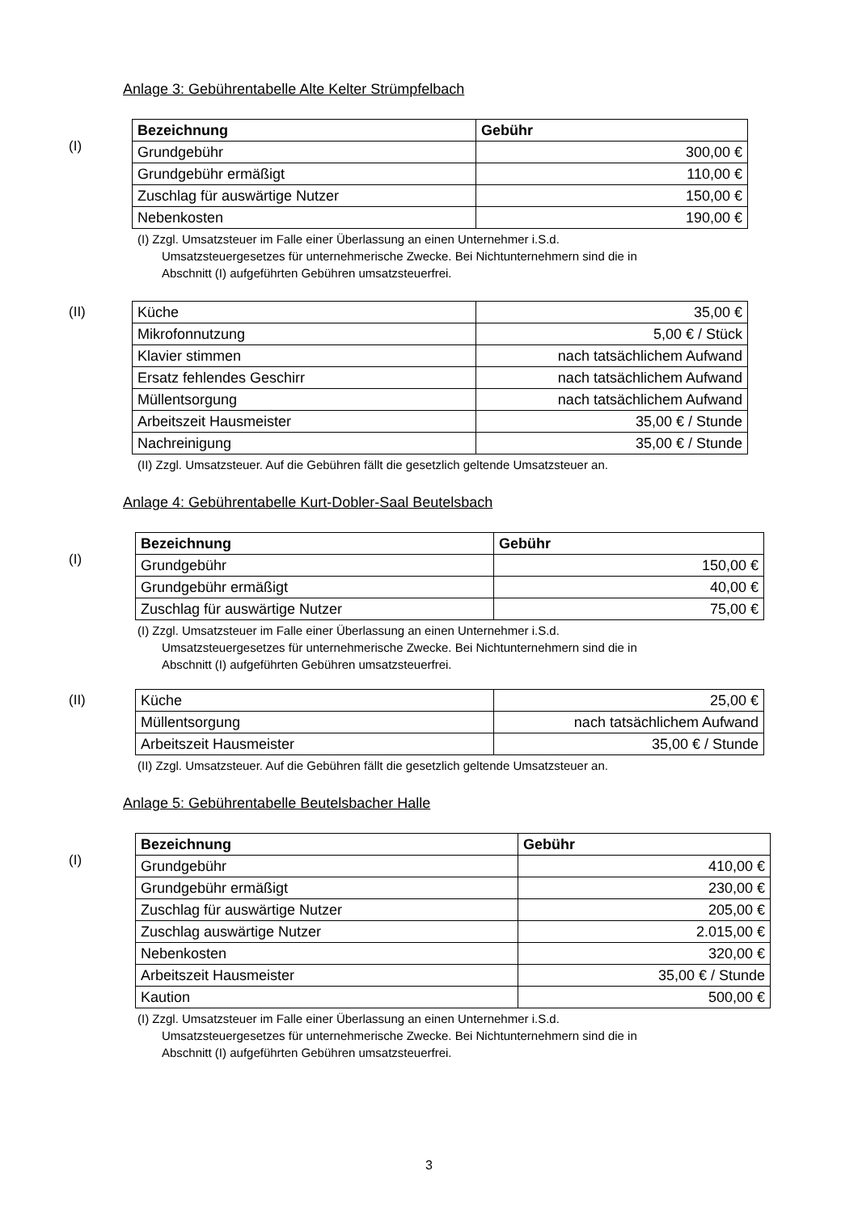Anlage 3: Gebührentabelle Alte Kelter Strümpfelbach
(I)
| Bezeichnung | Gebühr |
| --- | --- |
| Grundgebühr | 300,00 € |
| Grundgebühr ermäßigt | 110,00 € |
| Zuschlag für auswärtige Nutzer | 150,00 € |
| Nebenkosten | 190,00 € |
(I) Zzgl. Umsatzsteuer im Falle einer Überlassung an einen Unternehmer i.S.d.
Umsatzsteuergesetzes für unternehmerische Zwecke. Bei Nichtunternehmern sind die in
Abschnitt (I) aufgeführten Gebühren umsatzsteuerfrei.
(II)
| Küche | 35,00 € |
| Mikrofonnutzung | 5,00 € / Stück |
| Klavier stimmen | nach tatsächlichem Aufwand |
| Ersatz fehlendes Geschirr | nach tatsächlichem Aufwand |
| Müllentsorgung | nach tatsächlichem Aufwand |
| Arbeitszeit Hausmeister | 35,00 € / Stunde |
| Nachreinigung | 35,00 € / Stunde |
(II) Zzgl. Umsatzsteuer. Auf die Gebühren fällt die gesetzlich geltende Umsatzsteuer an.
Anlage 4: Gebührentabelle Kurt-Dobler-Saal Beutelsbach
(I)
| Bezeichnung | Gebühr |
| --- | --- |
| Grundgebühr | 150,00 € |
| Grundgebühr ermäßigt | 40,00 € |
| Zuschlag für auswärtige Nutzer | 75,00 € |
(I) Zzgl. Umsatzsteuer im Falle einer Überlassung an einen Unternehmer i.S.d.
Umsatzsteuergesetzes für unternehmerische Zwecke. Bei Nichtunternehmern sind die in
Abschnitt (I) aufgeführten Gebühren umsatzsteuerfrei.
(II)
| Küche | 25,00 € |
| Müllentsorgung | nach tatsächlichem Aufwand |
| Arbeitszeit Hausmeister | 35,00 € / Stunde |
(II) Zzgl. Umsatzsteuer. Auf die Gebühren fällt die gesetzlich geltende Umsatzsteuer an.
Anlage 5: Gebührentabelle Beutelsbacher Halle
(I)
| Bezeichnung | Gebühr |
| --- | --- |
| Grundgebühr | 410,00 € |
| Grundgebühr ermäßigt | 230,00 € |
| Zuschlag für auswärtige Nutzer | 205,00 € |
| Zuschlag auswärtige Nutzer | 2.015,00 € |
| Nebenkosten | 320,00 € |
| Arbeitszeit Hausmeister | 35,00 € / Stunde |
| Kaution | 500,00 € |
(I) Zzgl. Umsatzsteuer im Falle einer Überlassung an einen Unternehmer i.S.d.
Umsatzsteuergesetzes für unternehmerische Zwecke. Bei Nichtunternehmern sind die in
Abschnitt (I) aufgeführten Gebühren umsatzsteuerfrei.
3